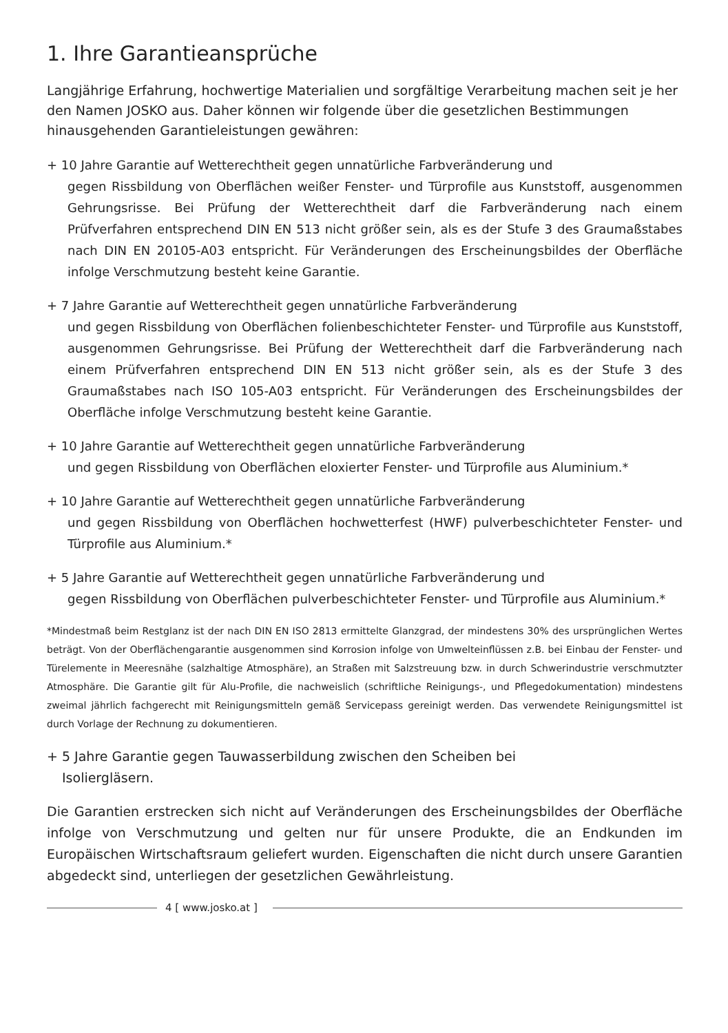1. Ihre Garantieansprüche
Langjährige Erfahrung, hochwertige Materialien und sorgfältige Verarbeitung machen seit je her den Namen JOSKO aus. Daher können wir folgende über die gesetzlichen Bestimmungen hinausgehenden Garantieleistungen gewähren:
+ 10 Jahre Garantie auf Wetterechtheit gegen unnatürliche Farbveränderung und
gegen Rissbildung von Oberflächen weißer Fenster- und Türprofile aus Kunststoff, ausgenommen Gehrungsrisse. Bei Prüfung der Wetterechtheit darf die Farbveränderung nach einem Prüfverfahren entsprechend DIN EN 513 nicht größer sein, als es der Stufe 3 des Graumaßstabes nach DIN EN 20105-A03 entspricht. Für Veränderungen des Erscheinungsbildes der Oberfläche infolge Verschmutzung besteht keine Garantie.
+ 7 Jahre Garantie auf Wetterechtheit gegen unnatürliche Farbveränderung
und gegen Rissbildung von Oberflächen folienbeschichteter Fenster- und Türprofile aus Kunststoff, ausgenommen Gehrungsrisse. Bei Prüfung der Wetterechtheit darf die Farbveränderung nach einem Prüfverfahren entsprechend DIN EN 513 nicht größer sein, als es der Stufe 3 des Graumaßstabes nach ISO 105-A03 entspricht. Für Veränderungen des Erscheinungsbildes der Oberfläche infolge Verschmutzung besteht keine Garantie.
+ 10 Jahre Garantie auf Wetterechtheit gegen unnatürliche Farbveränderung
und gegen Rissbildung von Oberflächen eloxierter Fenster- und Türprofile aus Aluminium.*
+ 10 Jahre Garantie auf Wetterechtheit gegen unnatürliche Farbveränderung
und gegen Rissbildung von Oberflächen hochwetterfest (HWF) pulverbeschichteter Fenster- und Türprofile aus Aluminium.*
+ 5 Jahre Garantie auf Wetterechtheit gegen unnatürliche Farbveränderung und
gegen Rissbildung von Oberflächen pulverbeschichteter Fenster- und Türprofile aus Aluminium.*
*Mindestmaß beim Restglanz ist der nach DIN EN ISO 2813 ermittelte Glanzgrad, der mindestens 30% des ursprünglichen Wertes beträgt. Von der Oberflächengarantie ausgenommen sind Korrosion infolge von Umwelteinflüssen z.B. bei Einbau der Fenster- und Türelemente in Meeresnähe (salzhaltige Atmosphäre), an Straßen mit Salzstreuung bzw. in durch Schwerindustrie verschmutzter Atmosphäre. Die Garantie gilt für Alu-Profile, die nachweislich (schriftliche Reinigungs-, und Pflegedokumentation) mindestens zweimal jährlich fachgerecht mit Reinigungsmitteln gemäß Servicepass gereinigt werden. Das verwendete Reinigungsmittel ist durch Vorlage der Rechnung zu dokumentieren.
+ 5 Jahre Garantie gegen Tauwasserbildung zwischen den Scheiben bei
Isoliergläsern.
Die Garantien erstrecken sich nicht auf Veränderungen des Erscheinungsbildes der Oberfläche infolge von Verschmutzung und gelten nur für unsere Produkte, die an Endkunden im Europäischen Wirtschaftsraum geliefert wurden. Eigenschaften die nicht durch unsere Garantien abgedeckt sind, unterliegen der gesetzlichen Gewährleistung.
4 [ www.josko.at ]